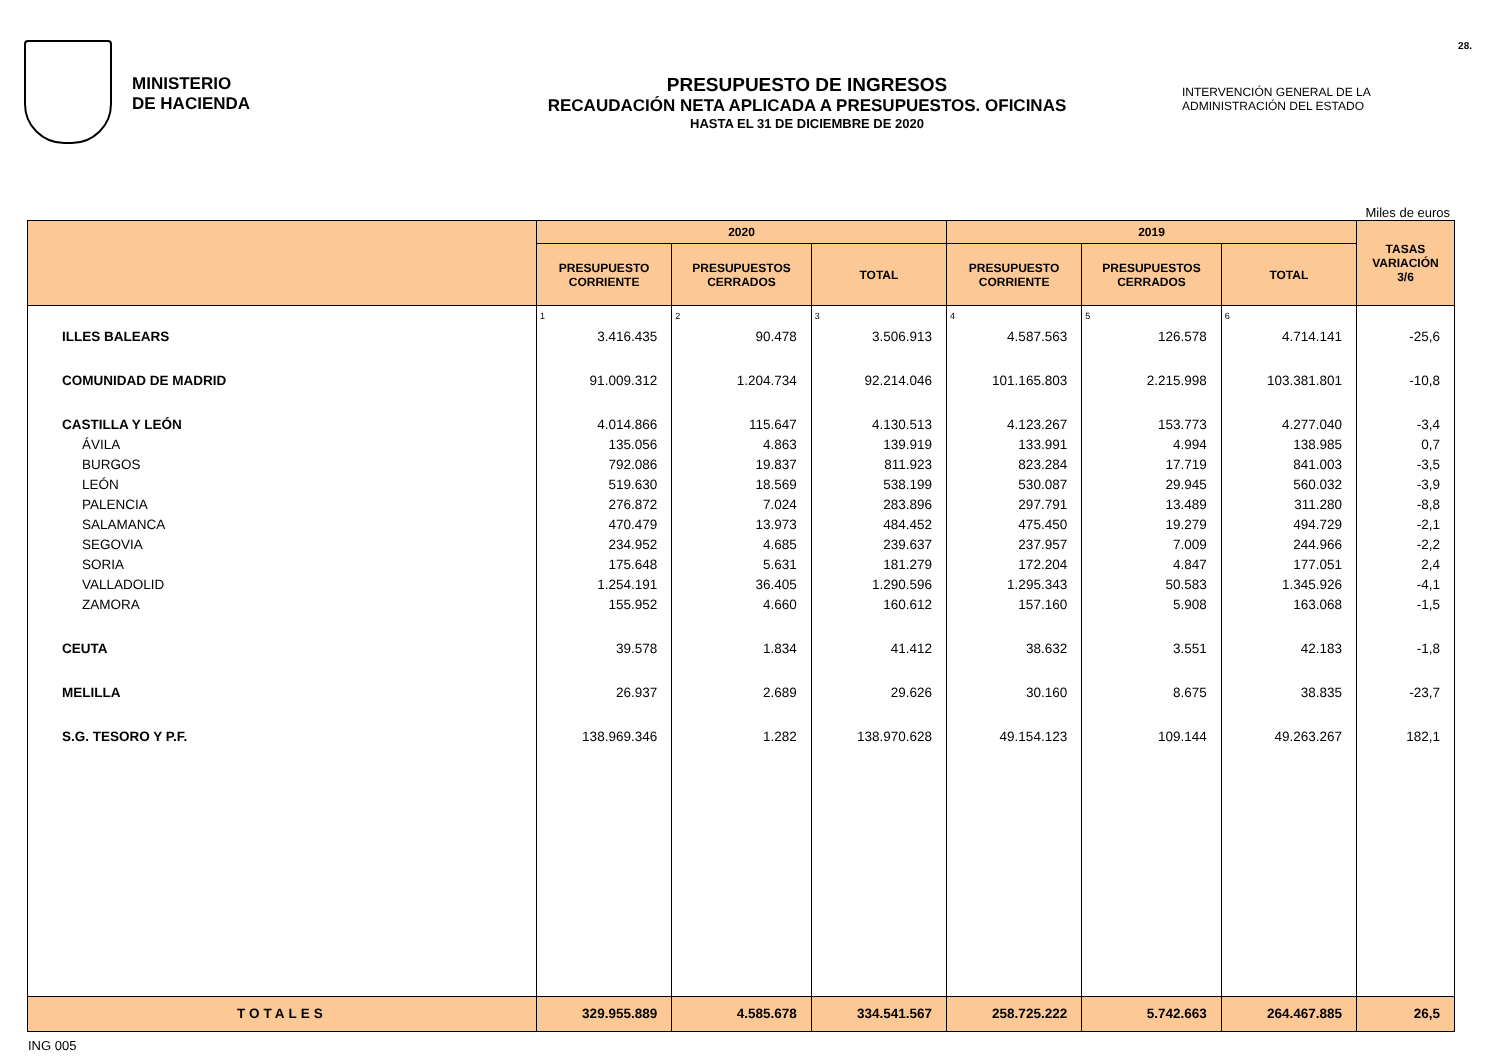MINISTERIO
DE HACIENDA
PRESUPUESTO DE INGRESOS
RECAUDACIÓN NETA APLICADA A PRESUPUESTOS. OFICINAS
HASTA EL 31 DE DICIEMBRE DE 2020
INTERVENCIÓN GENERAL DE LA
ADMINISTRACIÓN DEL ESTADO
28.
Miles de euros
| | 2020 | | | 2019 | | | TASAS VARIACIÓN 3/6 |
| --- | --- | --- | --- | --- | --- | --- | --- |
| | PRESUPUESTO CORRIENTE | PRESUPUESTOS CERRADOS | TOTAL | PRESUPUESTO CORRIENTE | PRESUPUESTOS CERRADOS | TOTAL | |
| | 1 | 2 | 3 | 4 | 5 | 6 | |
| ILLES BALEARS | 3.416.435 | 90.478 | 3.506.913 | 4.587.563 | 126.578 | 4.714.141 | -25,6 |
| COMUNIDAD DE MADRID | 91.009.312 | 1.204.734 | 92.214.046 | 101.165.803 | 2.215.998 | 103.381.801 | -10,8 |
| CASTILLA Y LEÓN | 4.014.866 | 115.647 | 4.130.513 | 4.123.267 | 153.773 | 4.277.040 | -3,4 |
| ÁVILA | 135.056 | 4.863 | 139.919 | 133.991 | 4.994 | 138.985 | 0,7 |
| BURGOS | 792.086 | 19.837 | 811.923 | 823.284 | 17.719 | 841.003 | -3,5 |
| LEÓN | 519.630 | 18.569 | 538.199 | 530.087 | 29.945 | 560.032 | -3,9 |
| PALENCIA | 276.872 | 7.024 | 283.896 | 297.791 | 13.489 | 311.280 | -8,8 |
| SALAMANCA | 470.479 | 13.973 | 484.452 | 475.450 | 19.279 | 494.729 | -2,1 |
| SEGOVIA | 234.952 | 4.685 | 239.637 | 237.957 | 7.009 | 244.966 | -2,2 |
| SORIA | 175.648 | 5.631 | 181.279 | 172.204 | 4.847 | 177.051 | 2,4 |
| VALLADOLID | 1.254.191 | 36.405 | 1.290.596 | 1.295.343 | 50.583 | 1.345.926 | -4,1 |
| ZAMORA | 155.952 | 4.660 | 160.612 | 157.160 | 5.908 | 163.068 | -1,5 |
| CEUTA | 39.578 | 1.834 | 41.412 | 38.632 | 3.551 | 42.183 | -1,8 |
| MELILLA | 26.937 | 2.689 | 29.626 | 30.160 | 8.675 | 38.835 | -23,7 |
| S.G. TESORO Y P.F. | 138.969.346 | 1.282 | 138.970.628 | 49.154.123 | 109.144 | 49.263.267 | 182,1 |
| TOTALES | 329.955.889 | 4.585.678 | 334.541.567 | 258.725.222 | 5.742.663 | 264.467.885 | 26,5 |
ING 005